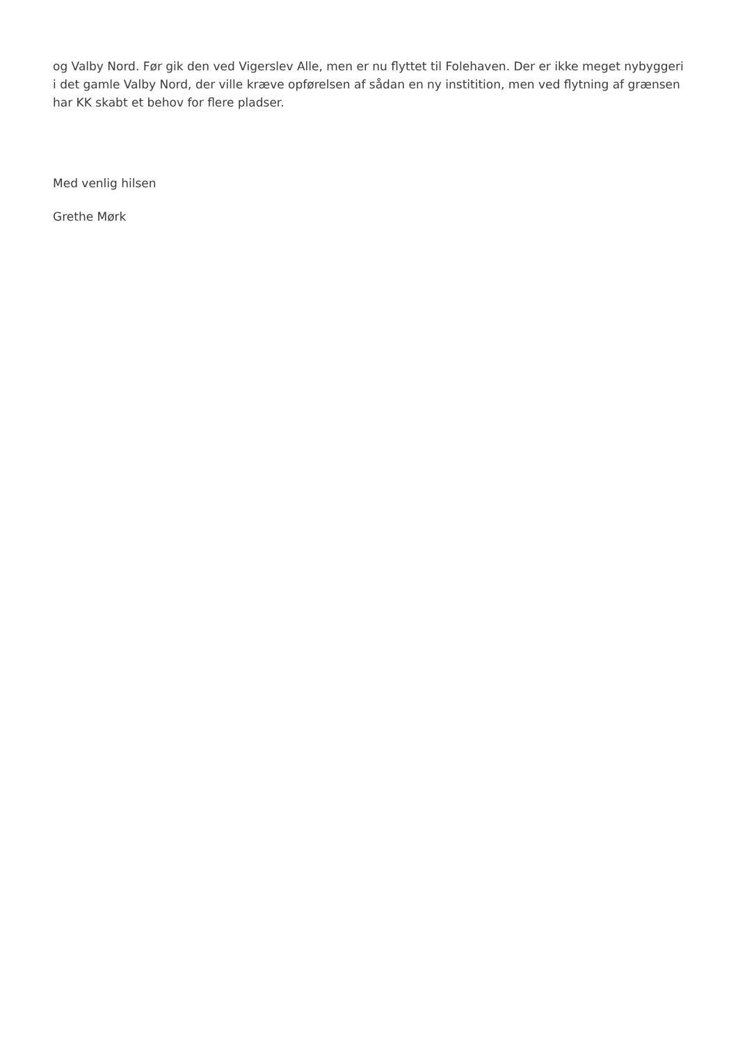og Valby Nord. Før gik den ved Vigerslev Alle, men er nu flyttet til Folehaven. Der er ikke meget nybyggeri i det gamle Valby Nord, der ville kræve opførelsen af sådan en ny institition, men ved flytning af grænsen har KK skabt et behov for flere pladser.
Med venlig hilsen
Grethe Mørk